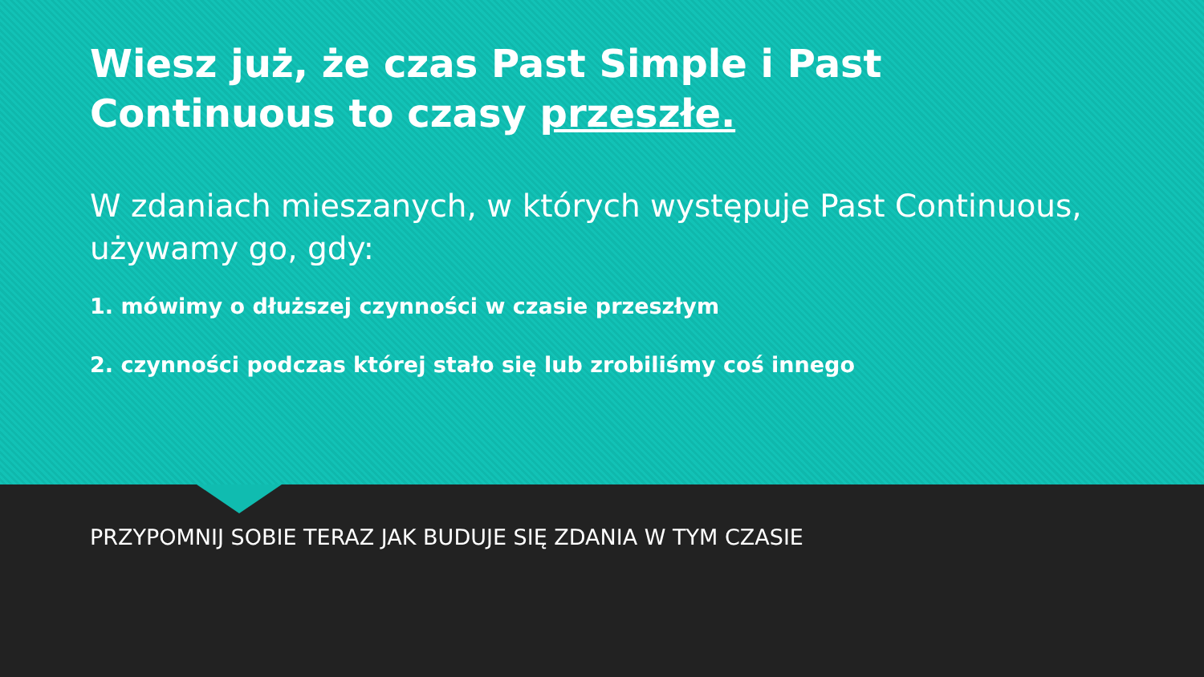Wiesz już, że czas Past Simple i Past Continuous to czasy przeszłe.
W zdaniach mieszanych, w których występuje Past Continuous, używamy go, gdy:
1. mówimy o dłuższej czynności w czasie przeszłym
2. czynności podczas której stało się lub zrobiliśmy coś innego
PRZYPOMNIJ SOBIE TERAZ JAK BUDUJE SIĘ ZDANIA W TYM CZASIE